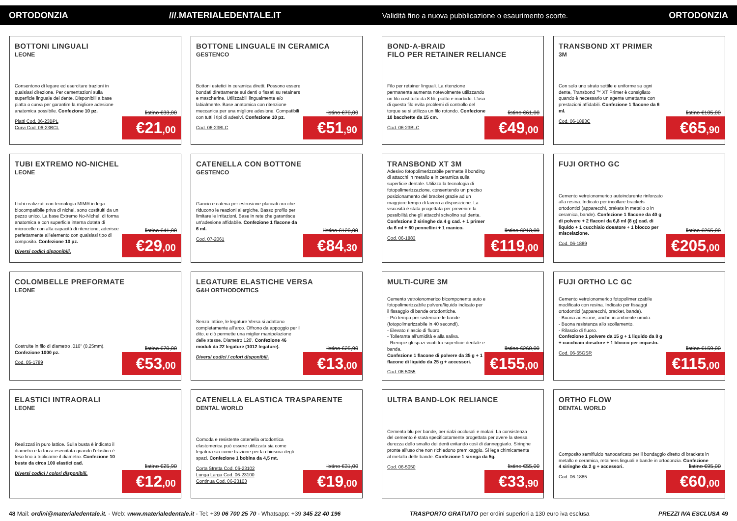ORTODONZIA ///.MATERIALEDENTALE.IT Validità fino a nuova pubblicazione o esaurimento scorte. ORTODONZIA
BOTTONI LINGUALI
LEONE
Consentono di legare ed esercitare trazioni in qualsiasi direzione. Per cementazioni sulla superficie linguale del dente. Disponibili a base piatta o curva per garantire la migliore adesione anatomica possibile. Confezione 10 pz.
Piatti Cod. 06-23BPL
Curvi Cod. 06-23BCL
listino €33,00
€21,00
BOTTONE LINGUALE IN CERAMICA
GESTENCO
Bottoni estetici in ceramica diretti. Possono essere bondati direttamente sui denti o fissati su retainers e mascherine. Utilizzabili lingualmente e/o labialmente. Base anatomica con ritenzione meccanica per una migliore adesione. Compatibili con tutti i tipi di adesivi. Confezione 10 pz.
Cod. 06-23BLC
listino €70,00
€51,90
BOND-A-BRAID
FILO PER RETAINER RELIANCE
Filo per retainer linguali. La ritenzione permanente aumenta notevolmente utilizzando un filo costituito da 8 fili, piatto e morbido. L'uso di questo filo evita problemi di controllo del torque se si utilizza un filo rotondo. Confezione 10 bacchette da 15 cm.
Cod. 06-23BLC
listino €61,00
€49,00
TRANSBOND XT PRIMER
3M
Con solo uno strato sottile e uniforme su ogni dente, Transbond ™ XT Primer è consigliato quando è necessario un agente umettante con prestazioni affidabili. Confezione 1 flacone da 6 ml.
Cod. 06-1883C
listino €105,00
€65,90
TUBI EXTREMO NO-NICHEL
LEONE
I tubi realizzati con tecnologia MIM® in lega biocompatibile priva di nichel, sono costituiti da un pezzo unico. La base Extremo No-Nichel, di forma anatomica e con superficie interna dotata di microcelle con alta capacità di ritenzione, aderisce perfettamente all'elemento con qualsiasi tipo di composito. Confezione 10 pz.
Diversi codici disponibili.
listino €41,00
€29,00
CATENELLA CON BOTTONE
GESTENCO
Gancio e catena per estrusione placcati oro che riducono le reazioni allergiche. Basso profilo per limitare le irritazioni. Base in rete che garantisce un'adesione affidabile. Confezione 1 flacone da 6 ml.
Cod. 07-2061
listino €120,00
€84,30
TRANSBOND XT 3M
Adesivo fotopolimerizzabile permette il bonding di attacchi in metallo e in ceramica sulla superficie dentale. Utilizza la tecnologia di fotopolimerizzazione, consentendo un preciso posizionamento del bracket grazie ad un maggiore tempo di lavoro a disposizione. La viscosità è stata progettata per prevenire la possibilità che gli attacchi scivolino sul dente. Confezione 2 siringhe da 4 g cad. + 1 primer da 6 ml + 60 pennellini + 1 manico.
Cod. 06-1883
listino €213,00
€119,00
FUJI ORTHO GC
Cemento vetroionomerico autoindurente rinforzato alla resina. Indicato per incollare brackets ortodontici (apparecchi, brakets in metallo o in ceramica, bande). Confezione 1 flacone da 40 g di polvere + 2 flaconi da 6,8 ml (8 g) cad. di liquido + 1 cucchiaio dosatore + 1 blocco per miscelazione.
Cod. 06-1889
listino €265,00
€205,00
COLOMBELLE PREFORMATE
LEONE
Costruite in filo di diametro .010" (0,25mm). Confezione 1000 pz.
Cod. 05-1789
listino €70,00
€53,00
LEGATURE ELASTICHE VERSA
G&H ORTHODONTICS
Senza lattice, le legature Versa si adattano completamente all'arco. Offrono da appoggio per il dito, e ciò permette una miglior manipolazione delle stesse. Diametro 120'. Confezione 46 moduli da 22 legature (1012 legature).
Diversi codici / colori disponibili.
listino €25,90
€13,00
MULTI-CURE 3M
Cemento vetroionomerico bicomponente auto e fotopolimerizzabile polvere/liquido indicato per il fissaggio di bande ortodontiche.
- Più tempo per sistemare le bande (fotopolimerizzabile in 40 secondi).
- Elevato rilascio di fluoro.
- Tollerante all'umidità e alla saliva.
- Riempie gli spazi vuoti tra superficie dentale e banda.
Confezione 1 flacone di polvere da 35 g + 1 flacone di liquido da 25 g + accessori.
Cod. 06-5055
listino €260,00
€155,00
FUJI ORTHO LC GC
Cemento vetroionomerico fotopolimerizzabile modificato con resina. Indicato per fissaggi ortodontici (apparecchi, bracket, bande).
- Buona adesione, anche in ambiente umido.
- Buona resistenza allo scollamento.
- Rilascio di fluoro.
Confezione 1 polvere da 15 g + 1 liquido da 8 g + cucchiaio dosatore + 1 blocco per impasto.
Cod. 06-55GSR
listino €159,00
€115,00
ELASTICI INTRAORALI
LEONE
Realizzati in puro lattice. Sulla busta è indicato il diametro e la forza esercitata quando l'elastico è teso fino a triplicarne il diametro. Confezione 10 buste da circa 100 elastici cad.
Diversi codici / colori disponibili.
listino €25,90
€12,00
CATENELLA ELASTICA TRASPARENTE
DENTAL WORLD
Comoda e resistente catenella ortodontica elastomerica può essere utilizzata sia come legatura sia come trazione per la chiusura degli spazi. Confezione 1 bobina da 4,5 mt.
Corta Stretta Cod. 06-23102
Lunga Larga Cod. 06-23100
Continua Cod. 06-23103
listino €31,00
€19,00
ULTRA BAND-LOK RELIANCE
Cemento blu per bande, per rialzi occlusali e molari. La consistenza del cemento è stata specificatamente progettata per avere la stessa durezza dello smalto dei denti evitando così di danneggiarlo. Siringhe pronte all'uso che non richiedono premixaggio. Si lega chimicamente al metallo delle bande. Confezione 1 siringa da 5g.
Cod. 06-5050
listino €55,00
€33,90
ORTHO FLOW
DENTAL WORLD
Composito semifluido nanocaricato per il bondaggio diretto di brackets in metallo e ceramica, retainers linguali e bande in ortodonzia. Confezione 4 siringhe da 2 g + accessori.
Cod. 06-1885
listino €95,00
€60,00
48 Mail: ordini@materialedentale.it. - Web: www.materialedentale.it - Tel: +39 06 700 25 70 - Whatsapp: +39 345 22 40 196 TRASPORTO GRATUITO per ordini superiori a 130 euro iva esclusa PREZZI IVA ESCLUSA 49